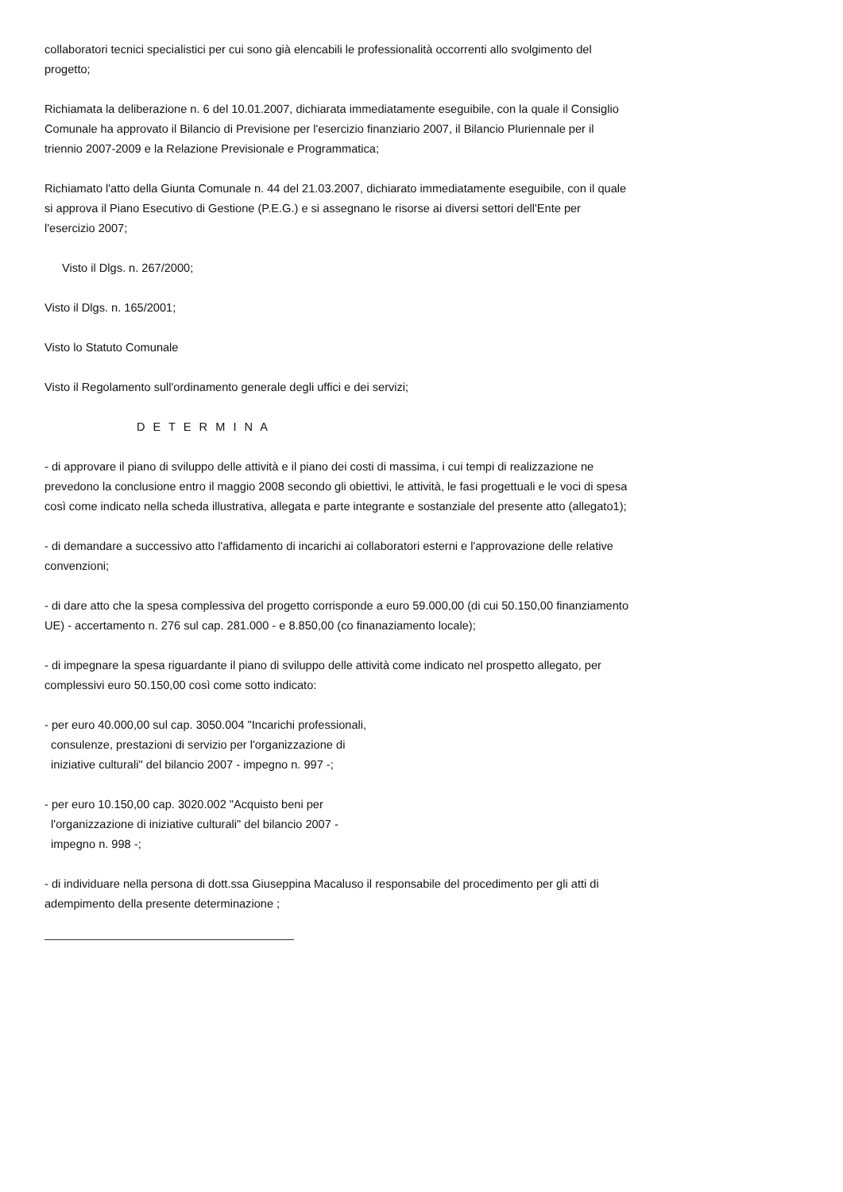collaboratori tecnici specialistici per cui sono già elencabili le professionalità occorrenti allo svolgimento del progetto;
Richiamata la deliberazione n. 6 del 10.01.2007, dichiarata immediatamente eseguibile, con la quale il Consiglio Comunale ha approvato il Bilancio di Previsione per l'esercizio finanziario 2007, il Bilancio Pluriennale per il triennio 2007-2009 e la Relazione Previsionale e Programmatica;
Richiamato l'atto della Giunta Comunale n. 44 del 21.03.2007, dichiarato immediatamente eseguibile, con il quale si approva il Piano Esecutivo di Gestione (P.E.G.) e si assegnano le risorse ai diversi settori dell'Ente per l'esercizio 2007;
Visto il Dlgs. n. 267/2000;
Visto il Dlgs. n. 165/2001;
Visto lo Statuto Comunale
Visto il Regolamento sull'ordinamento generale degli uffici e dei servizi;
D E T E R M I N A
- di approvare il piano di sviluppo delle attività e il piano dei costi di massima, i cui tempi di realizzazione ne prevedono la conclusione entro il maggio 2008 secondo gli obiettivi, le attività, le fasi progettuali e le voci di spesa così come indicato nella scheda illustrativa, allegata e parte integrante e sostanziale del presente atto (allegato1);
- di demandare a successivo atto l'affidamento di incarichi ai collaboratori esterni e l'approvazione delle relative convenzioni;
- di dare atto che la spesa complessiva del progetto corrisponde a euro 59.000,00 (di cui 50.150,00 finanziamento UE) - accertamento n. 276 sul cap. 281.000 - e 8.850,00 (co finanaziamento locale);
- di impegnare la spesa riguardante il piano di sviluppo delle attività come indicato nel prospetto allegato, per complessivi euro 50.150,00 così come sotto indicato:
- per euro 40.000,00 sul cap. 3050.004 "Incarichi professionali,
consulenze, prestazioni di servizio per l'organizzazione di
iniziative culturali" del bilancio 2007 - impegno n. 997 -;
- per euro 10.150,00 cap. 3020.002 "Acquisto beni per
l'organizzazione di iniziative culturali" del bilancio 2007 -
impegno n. 998 -;
- di individuare nella persona di dott.ssa Giuseppina Macaluso il responsabile del procedimento per gli atti di adempimento della presente determinazione ;